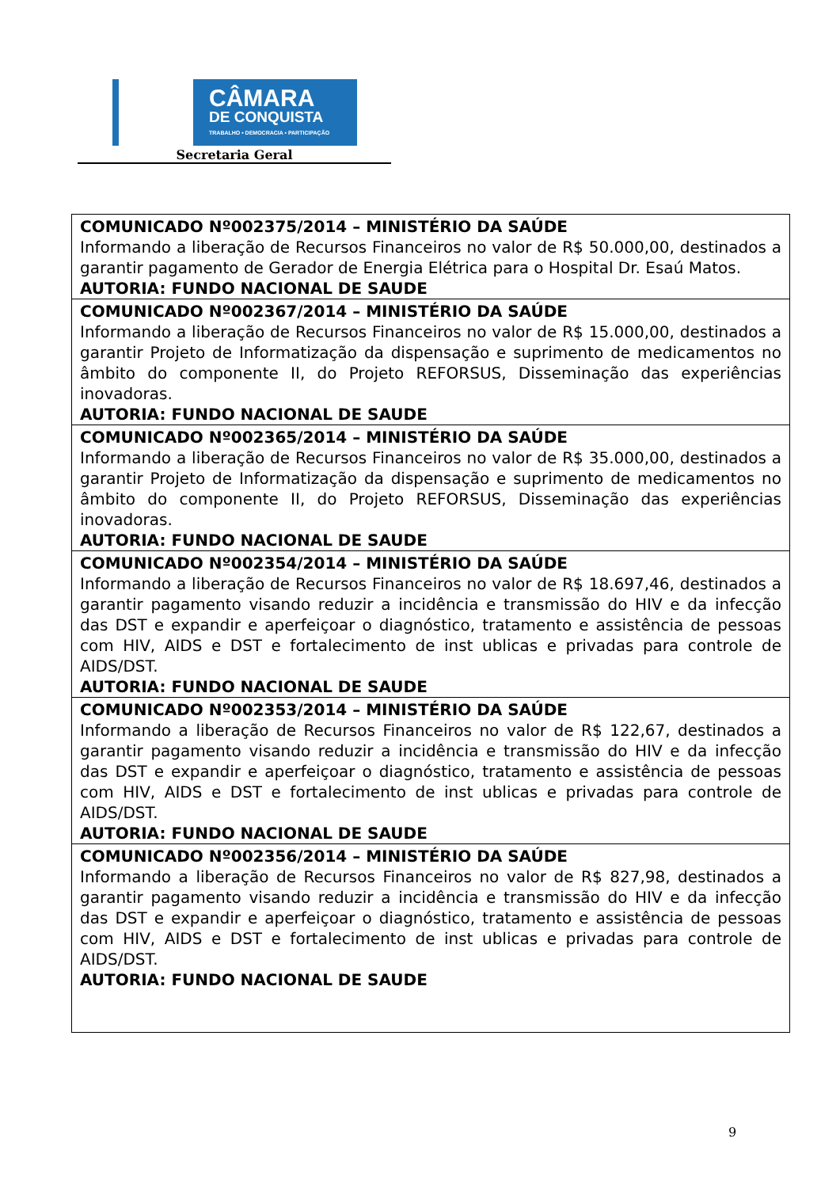CÂMARA
DE CONQUISTA
TRABALHO • DEMOCRACIA • PARTICIPAÇÃO
Secretaria Geral
| COMUNICADO Nº002375/2014 – MINISTÉRIO DA SAÚDE Informando a liberação de Recursos Financeiros no valor de R$ 50.000,00, destinados a garantir pagamento de Gerador de Energia Elétrica para o Hospital Dr. Esaú Matos. AUTORIA: FUNDO NACIONAL DE SAUDE |
| COMUNICADO Nº002367/2014 – MINISTÉRIO DA SAÚDE Informando a liberação de Recursos Financeiros no valor de R$ 15.000,00, destinados a garantir Projeto de Informatização da dispensação e suprimento de medicamentos no âmbito do componente II, do Projeto REFORSUS, Disseminação das experiências inovadoras. AUTORIA: FUNDO NACIONAL DE SAUDE |
| COMUNICADO Nº002365/2014 – MINISTÉRIO DA SAÚDE Informando a liberação de Recursos Financeiros no valor de R$ 35.000,00, destinados a garantir Projeto de Informatização da dispensação e suprimento de medicamentos no âmbito do componente II, do Projeto REFORSUS, Disseminação das experiências inovadoras. AUTORIA: FUNDO NACIONAL DE SAUDE |
| COMUNICADO Nº002354/2014 – MINISTÉRIO DA SAÚDE Informando a liberação de Recursos Financeiros no valor de R$ 18.697,46, destinados a garantir pagamento visando reduzir a incidência e transmissão do HIV e da infecção das DST e expandir e aperfeiçoar o diagnóstico, tratamento e assistência de pessoas com HIV, AIDS e DST e fortalecimento de inst ublicas e privadas para controle de AIDS/DST. AUTORIA: FUNDO NACIONAL DE SAUDE |
| COMUNICADO Nº002353/2014 – MINISTÉRIO DA SAÚDE Informando a liberação de Recursos Financeiros no valor de R$ 122,67, destinados a garantir pagamento visando reduzir a incidência e transmissão do HIV e da infecção das DST e expandir e aperfeiçoar o diagnóstico, tratamento e assistência de pessoas com HIV, AIDS e DST e fortalecimento de inst ublicas e privadas para controle de AIDS/DST. AUTORIA: FUNDO NACIONAL DE SAUDE |
| COMUNICADO Nº002356/2014 – MINISTÉRIO DA SAÚDE Informando a liberação de Recursos Financeiros no valor de R$ 827,98, destinados a garantir pagamento visando reduzir a incidência e transmissão do HIV e da infecção das DST e expandir e aperfeiçoar o diagnóstico, tratamento e assistência de pessoas com HIV, AIDS e DST e fortalecimento de inst ublicas e privadas para controle de AIDS/DST. AUTORIA: FUNDO NACIONAL DE SAUDE |
9